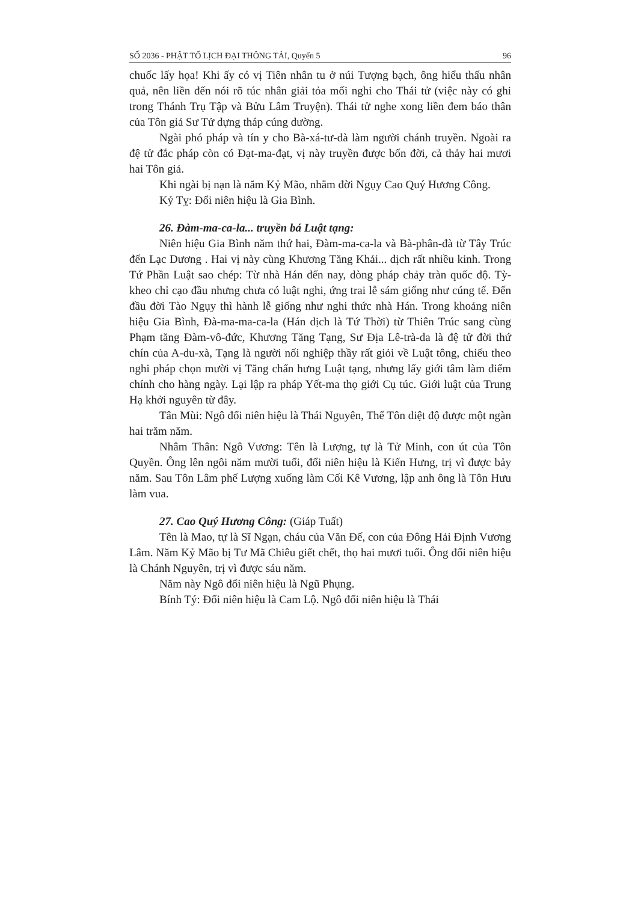SỐ 2036 - PHẬT TỔ LỊCH ĐẠI THÔNG TẢI, Quyển 5 96
chuốc lấy họa! Khi ấy có vị Tiên nhân tu ở núi Tượng bạch, ông hiểu thấu nhân quả, nên liền đến nói rõ túc nhân giải tỏa mối nghi cho Thái tử (việc này có ghi trong Thánh Trụ Tập và Bửu Lâm Truyện). Thái tử nghe xong liền đem báo thân của Tôn giả Sư Tử dựng tháp cúng dường.
Ngài phó pháp và tín y cho Bà-xá-tư-đà làm người chánh truyền. Ngoài ra đệ tử đắc pháp còn có Đạt-ma-đạt, vị này truyền được bốn đời, cả thảy hai mươi hai Tôn giả.
Khi ngài bị nạn là năm Kỷ Mão, nhằm đời Ngụy Cao Quý Hương Công.
Kỷ Tỵ: Đổi niên hiệu là Gia Bình.
26. Đàm-ma-ca-la... truyền bá Luật tạng:
Niên hiệu Gia Bình năm thứ hai, Đàm-ma-ca-la và Bà-phân-đà từ Tây Trúc đến Lạc Dương . Hai vị này cùng Khương Tăng Khải... dịch rất nhiều kinh. Trong Tứ Phần Luật sao chép: Từ nhà Hán đến nay, dòng pháp chảy tràn quốc độ. Tỳ-kheo chỉ cạo đầu nhưng chưa có luật nghi, ứng trai lễ sám giống như cúng tế. Đến đầu đời Tào Ngụy thì hành lễ giống như nghi thức nhà Hán. Trong khoảng niên hiệu Gia Bình, Đà-ma-ma-ca-la (Hán dịch là Tứ Thời) từ Thiên Trúc sang cùng Phạm tăng Đàm-vô-đức, Khương Tăng Tạng, Sư Địa Lê-trà-da là đệ tử đời thứ chín của A-du-xà, Tạng là người nối nghiệp thầy rất giỏi về Luật tông, chiếu theo nghi pháp chọn mười vị Tăng chấn hưng Luật tạng, nhưng lấy giới tâm làm điểm chính cho hàng ngày. Lại lập ra pháp Yết-ma thọ giới Cụ túc. Giới luật của Trung Hạ khởi nguyên từ đây.
Tân Mùi: Ngô đổi niên hiệu là Thái Nguyên, Thế Tôn diệt độ được một ngàn hai trăm năm.
Nhâm Thân: Ngô Vương: Tên là Lượng, tự là Tử Minh, con út của Tôn Quyền. Ông lên ngôi năm mười tuổi, đổi niên hiệu là Kiến Hưng, trị vì được bảy năm. Sau Tôn Lâm phế Lượng xuống làm Cối Kê Vương, lập anh ông là Tôn Hưu làm vua.
27. Cao Quý Hương Công: (Giáp Tuất)
Tên là Mao, tự là Sĩ Ngạn, cháu của Văn Đế, con của Đông Hải Định Vương Lâm. Năm Kỷ Mão bị Tư Mã Chiêu giết chết, thọ hai mươi tuổi. Ông đổi niên hiệu là Chánh Nguyên, trị vì được sáu năm.
Năm này Ngô đổi niên hiệu là Ngũ Phụng.
Bính Tý: Đổi niên hiệu là Cam Lộ. Ngô đổi niên hiệu là Thái